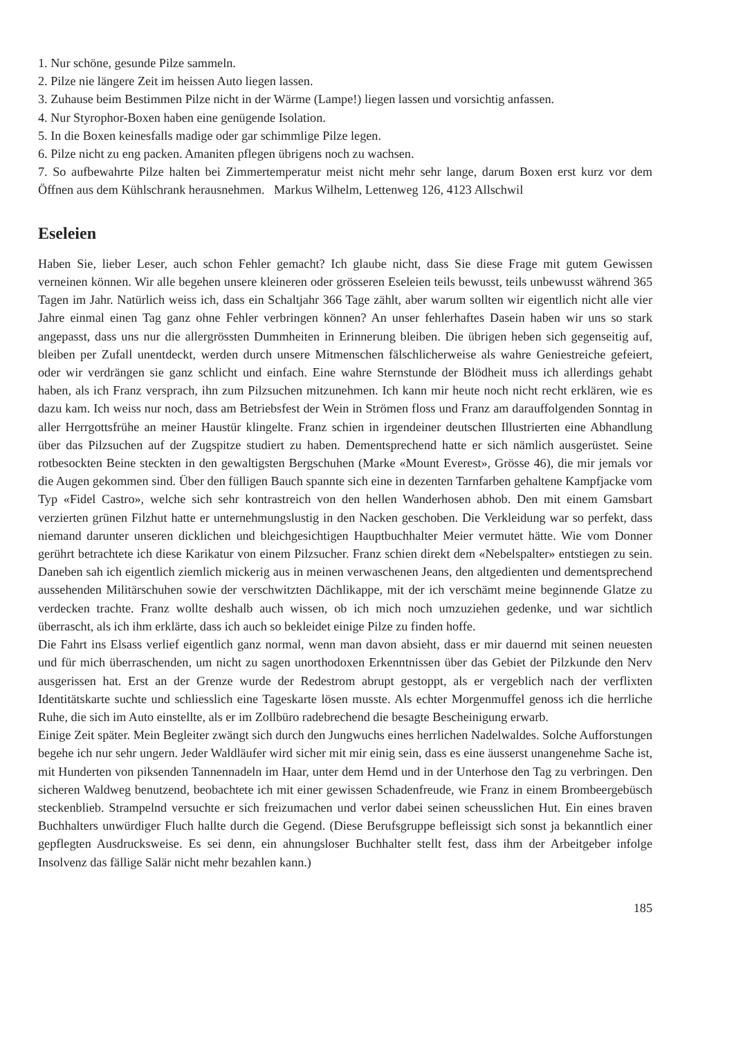1. Nur schöne, gesunde Pilze sammeln.
2. Pilze nie längere Zeit im heissen Auto liegen lassen.
3. Zuhause beim Bestimmen Pilze nicht in der Wärme (Lampe!) liegen lassen und vorsichtig anfassen.
4. Nur Styrophor-Boxen haben eine genügende Isolation.
5. In die Boxen keinesfalls madige oder gar schimmlige Pilze legen.
6. Pilze nicht zu eng packen. Amaniten pflegen übrigens noch zu wachsen.
7. So aufbewahrte Pilze halten bei Zimmertemperatur meist nicht mehr sehr lange, darum Boxen erst kurz vor dem Öffnen aus dem Kühlschrank herausnehmen. Markus Wilhelm, Lettenweg 126, 4123 Allschwil
Eseleien
Haben Sie, lieber Leser, auch schon Fehler gemacht? Ich glaube nicht, dass Sie diese Frage mit gutem Gewissen verneinen können. Wir alle begehen unsere kleineren oder grösseren Eseleien teils bewusst, teils unbewusst während 365 Tagen im Jahr. Natürlich weiss ich, dass ein Schaltjahr 366 Tage zählt, aber warum sollten wir eigentlich nicht alle vier Jahre einmal einen Tag ganz ohne Fehler verbringen können? An unser fehlerhaftes Dasein haben wir uns so stark angepasst, dass uns nur die allergrössten Dummheiten in Erinnerung bleiben. Die übrigen heben sich gegenseitig auf, bleiben per Zufall unentdeckt, werden durch unsere Mitmenschen fälschlicherweise als wahre Geniestreiche gefeiert, oder wir verdrängen sie ganz schlicht und einfach. Eine wahre Sternstunde der Blödheit muss ich allerdings gehabt haben, als ich Franz versprach, ihn zum Pilzsuchen mitzunehmen. Ich kann mir heute noch nicht recht erklären, wie es dazu kam. Ich weiss nur noch, dass am Betriebsfest der Wein in Strömen floss und Franz am darauffolgenden Sonntag in aller Herrgottsfrühe an meiner Haustür klingelte. Franz schien in irgendeiner deutschen Illustrierten eine Abhandlung über das Pilzsuchen auf der Zugspitze studiert zu haben. Dementsprechend hatte er sich nämlich ausgerüstet. Seine rotbesockten Beine steckten in den gewaltigsten Bergschuhen (Marke «Mount Everest», Grösse 46), die mir jemals vor die Augen gekommen sind. Über den fülligen Bauch spannte sich eine in dezenten Tarnfarben gehaltene Kampfjacke vom Typ «Fidel Castro», welche sich sehr kontrastreich von den hellen Wanderhosen abhob. Den mit einem Gamsbart verzierten grünen Filzhut hatte er unternehmungslustig in den Nacken geschoben. Die Verkleidung war so perfekt, dass niemand darunter unseren dicklichen und bleichgesichtigen Hauptbuchhalter Meier vermutet hätte. Wie vom Donner gerührt betrachtete ich diese Karikatur von einem Pilzsucher. Franz schien direkt dem «Nebelspalter» entstiegen zu sein. Daneben sah ich eigentlich ziemlich mickerig aus in meinen verwaschenen Jeans, den altgedienten und dementsprechend aussehenden Militärschuhen sowie der verschwitzten Dächlikappe, mit der ich verschämt meine beginnende Glatze zu verdecken trachte. Franz wollte deshalb auch wissen, ob ich mich noch umzuziehen gedenke, und war sichtlich überrascht, als ich ihm erklärte, dass ich auch so bekleidet einige Pilze zu finden hoffe.
Die Fahrt ins Elsass verlief eigentlich ganz normal, wenn man davon absieht, dass er mir dauernd mit seinen neuesten und für mich überraschenden, um nicht zu sagen unorthodoxen Erkenntnissen über das Gebiet der Pilzkunde den Nerv ausgerissen hat. Erst an der Grenze wurde der Redestrom abrupt gestoppt, als er vergeblich nach der verflixten Identitätskarte suchte und schliesslich eine Tageskarte lösen musste. Als echter Morgenmuffel genoss ich die herrliche Ruhe, die sich im Auto einstellte, als er im Zollbüro radebrechend die besagte Bescheinigung erwarb.
Einige Zeit später. Mein Begleiter zwängt sich durch den Jungwuchs eines herrlichen Nadelwaldes. Solche Aufforstungen begehe ich nur sehr ungern. Jeder Waldläufer wird sicher mit mir einig sein, dass es eine äusserst unangenehme Sache ist, mit Hunderten von piksenden Tannennadeln im Haar, unter dem Hemd und in der Unterhose den Tag zu verbringen. Den sicheren Waldweg benutzend, beobachtete ich mit einer gewissen Schadenfreude, wie Franz in einem Brombeergebüsch steckenblieb. Strampelnd versuchte er sich freizumachen und verlor dabei seinen scheusslichen Hut. Ein eines braven Buchhalters unwürdiger Fluch hallte durch die Gegend. (Diese Berufsgruppe befleissigt sich sonst ja bekanntlich einer gepflegten Ausdrucksweise. Es sei denn, ein ahnungsloser Buchhalter stellt fest, dass ihm der Arbeitgeber infolge Insolvenz das fällige Salär nicht mehr bezahlen kann.)
185